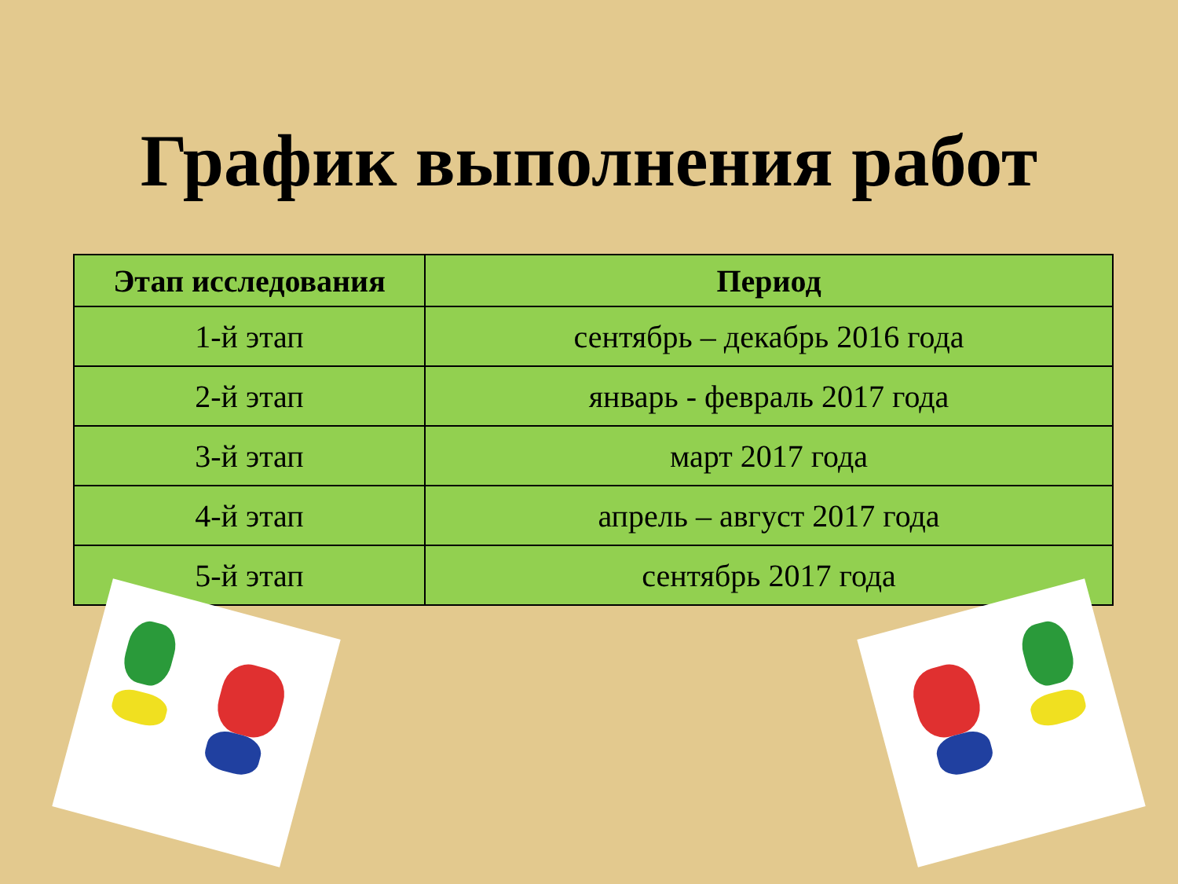График выполнения работ
| Этап исследования | Период |
| --- | --- |
| 1-й этап | сентябрь – декабрь 2016 года |
| 2-й этап | январь - февраль 2017 года |
| 3-й этап | март 2017 года |
| 4-й этап | апрель – август 2017 года |
| 5-й этап | сентябрь 2017 года |